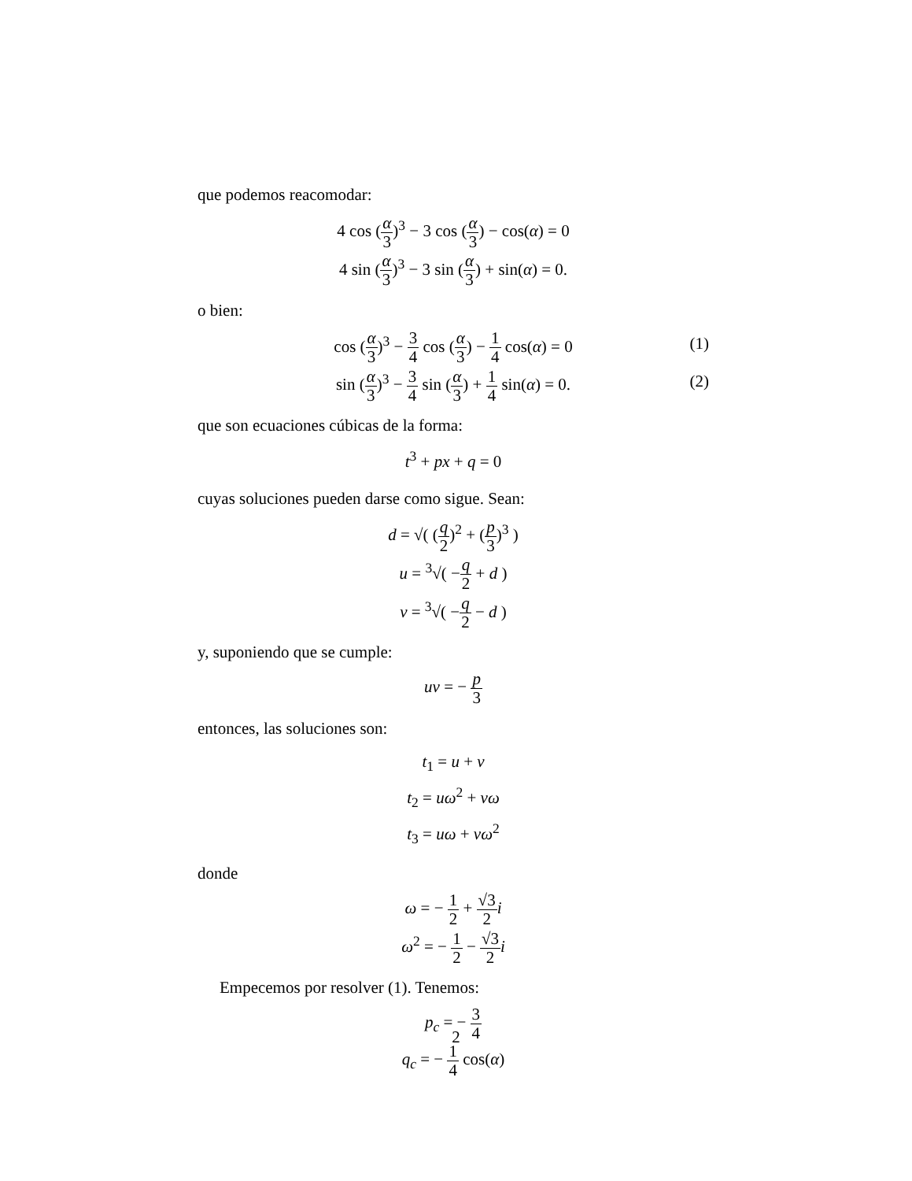que podemos reacomodar:
4 cos (α 3)<sup>3</sup> − 3 cos (α 3) − cos(α) = 0
4 sin (α 3)<sup>3</sup> − 3 sin (α 3) + sin(α) = 0.
o bien:
cos (α 3)<sup>3</sup> − 3 4 cos (α 3) − 1 4 cos(α) = 0 (1)
sin (α 3)<sup>3</sup> − 3 4 sin (α 3) + 1 4 sin(α) = 0. (2)
que son ecuaciones cúbicas de la forma:
t<sup>3</sup> + px + q = 0
cuyas soluciones pueden darse como sigue. Sean:
d = √( (q 2)<sup>2</sup> + (p 3)<sup>3</sup> )
u = <sup>3</sup>√( −q 2 + d )
v = <sup>3</sup>√( −q 2 − d )
y, suponiendo que se cumple:
uv = − p 3
entonces, las soluciones son:
t<sub>1</sub> = u + v
t<sub>2</sub> = uω<sup>2</sup> + vω
t<sub>3</sub> = uω + vω<sup>2</sup>
donde
ω = − 1 2 + √3 2 i
ω<sup>2</sup> = − 1 2 − √3 2 i
Empecemos por resolver (1). Tenemos:
p<sub>c</sub> = − 3 4
q<sub>c</sub> = − 1 4 cos(α)
2